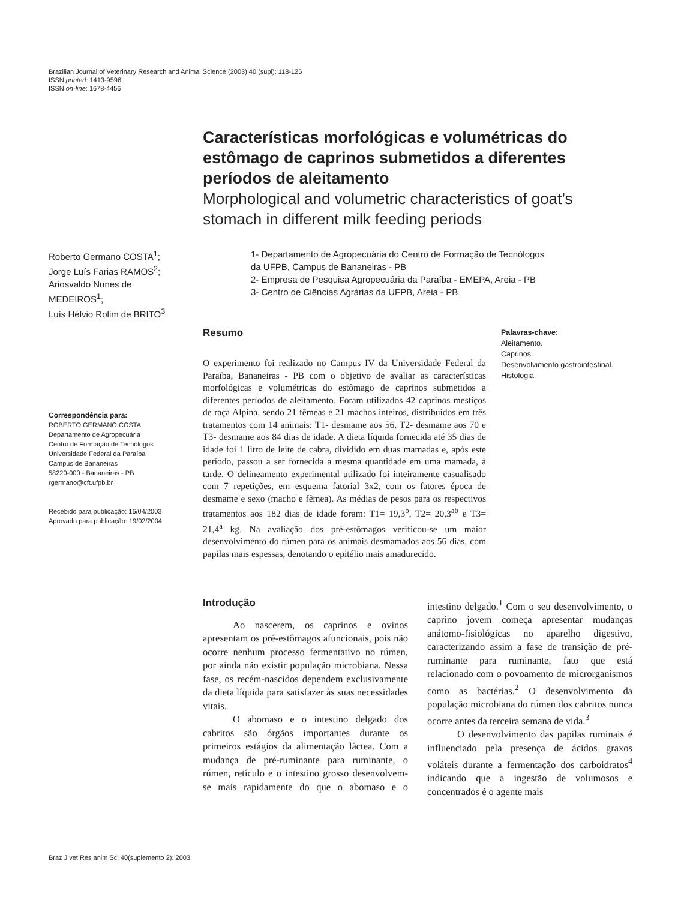Brazilian Journal of Veterinary Research and Animal Science (2003) 40 (supl): 118-125
ISSN printed: 1413-9596
ISSN on-line: 1678-4456
Características morfológicas e volumétricas do estômago de caprinos submetidos a diferentes períodos de aleitamento
Morphological and volumetric characteristics of goat’s stomach in different milk feeding periods
Roberto Germano COSTA<sup>1</sup>;
Jorge Luís Farias RAMOS<sup>2</sup>;
Ariosvaldo Nunes de
MEDEIROS<sup>1</sup>;
Luís Hélvio Rolim de BRITO<sup>3</sup>
1- Departamento de Agropecuária do Centro de Formação de Tecnólogos
da UFPB, Campus de Bananeiras - PB
2- Empresa de Pesquisa Agropecuária da Paraíba - EMEPA, Areia - PB
3- Centro de Ciências Agrárias da UFPB, Areia - PB
Correspondência para:
ROBERTO GERMANO COSTA
Departamento de Agropecuária
Centro de Formação de Tecnólogos
Universidade Federal da Paraíba
Campus de Bananeiras
58220-000 - Bananeiras - PB
rgermano@cft.ufpb.br
Recebido para publicação: 16/04/2003
Aprovado para publicação: 19/02/2004
Resumo
O experimento foi realizado no Campus IV da Universidade Federal da Paraíba, Bananeiras - PB com o objetivo de avaliar as características morfológicas e volumétricas do estômago de caprinos submetidos a diferentes períodos de aleitamento. Foram utilizados 42 caprinos mestiços de raça Alpina, sendo 21 fêmeas e 21 machos inteiros, distribuídos em três tratamentos com 14 animais: T1- desmame aos 56, T2- desmame aos 70 e T3- desmame aos 84 dias de idade. A dieta líquida fornecida até 35 dias de idade foi 1 litro de leite de cabra, dividido em duas mamadas e, após este período, passou a ser fornecida a mesma quantidade em uma mamada, à tarde. O delineamento experimental utilizado foi inteiramente casualisado com 7 repetições, em esquema fatorial 3x2, com os fatores época de desmame e sexo (macho e fêmea). As médias de pesos para os respectivos tratamentos aos 182 dias de idade foram: T1= 19,3<sup>b</sup>, T2= 20,3<sup>ab</sup> e T3= 21,4<sup>a</sup> kg. Na avaliação dos pré-estômagos verificou-se um maior desenvolvimento do rúmen para os animais desmamados aos 56 dias, com papilas mais espessas, denotando o epitélio mais amadurecido.
Palavras-chave:
Aleitamento.
Caprinos.
Desenvolvimento gastrointestinal.
Histologia
Introdução
Ao nascerem, os caprinos e ovinos apresentam os pré-estômagos afuncionais, pois não ocorre nenhum processo fermentativo no rúmen, por ainda não existir população microbiana. Nessa fase, os recém-nascidos dependem exclusivamente da dieta líquida para satisfazer às suas necessidades vitais.
O abomaso e o intestino delgado dos cabritos são órgãos importantes durante os primeiros estágios da alimentação láctea. Com a mudança de pré-ruminante para ruminante, o rúmen, retículo e o intestino grosso desenvolvem-se mais rapidamente do que o abomaso e o intestino delgado.<sup>1</sup> Com o seu desenvolvimento, o caprino jovem começa apresentar mudanças anátomo-fisiológicas no aparelho digestivo, caracterizando assim a fase de transição de pré-ruminante para ruminante, fato que está relacionado com o povoamento de microrganismos como as bactérias.<sup>2</sup> O desenvolvimento da população microbiana do rúmen dos cabritos nunca ocorre antes da terceira semana de vida.<sup>3</sup>
O desenvolvimento das papilas ruminais é influenciado pela presença de ácidos graxos voláteis durante a fermentação dos carboidratos<sup>4</sup> indicando que a ingestão de volumosos e concentrados é o agente mais
Braz J vet Res anim Sci 40(suplemento 2): 2003